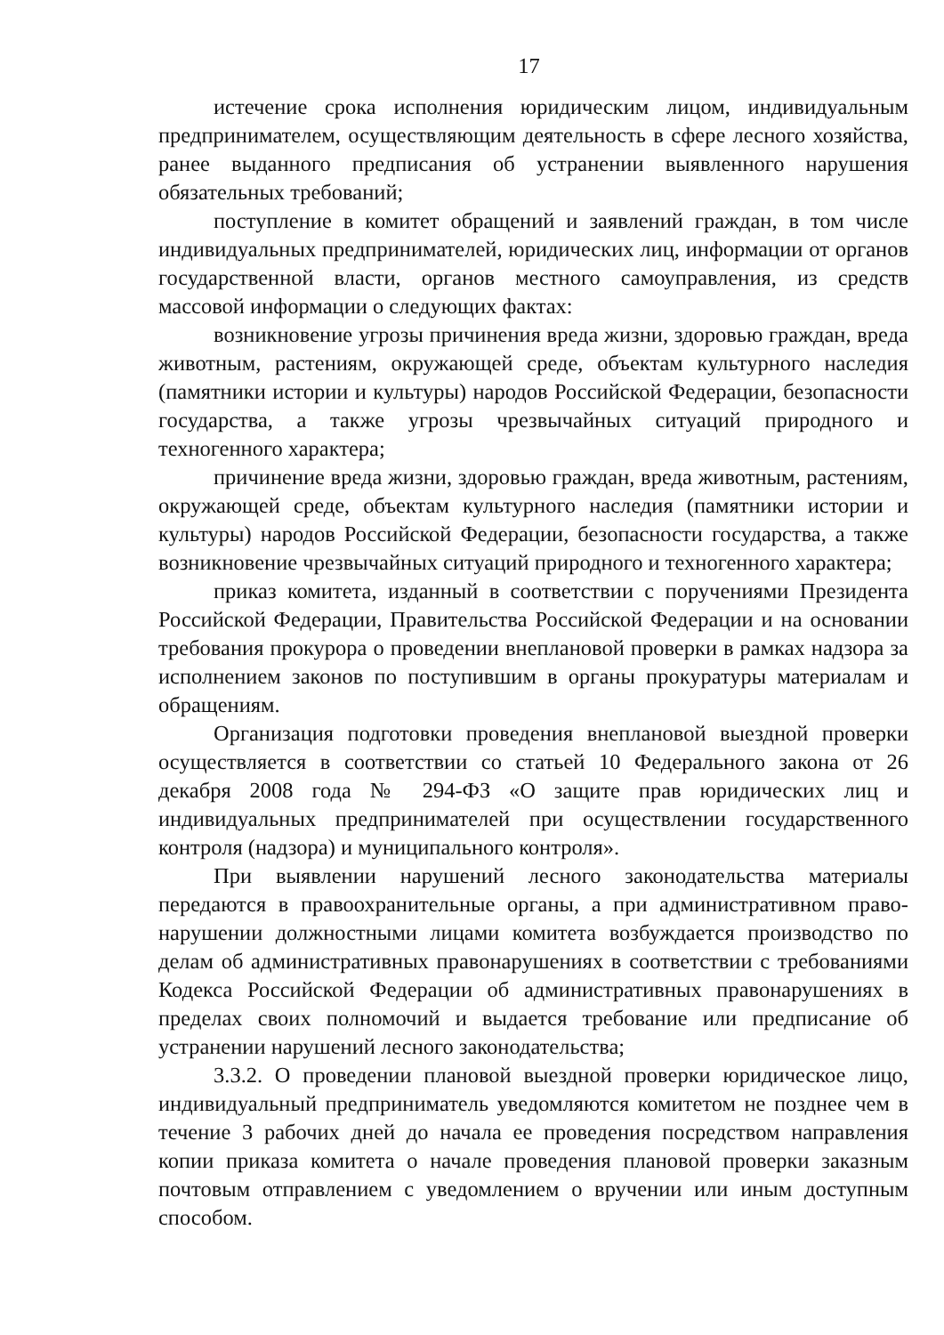17
истечение срока исполнения юридическим лицом, индивидуальным предпринимателем, осуществляющим деятельность в сфере лесного хозяйства, ранее выданного предписания об устранении выявленного нарушения обязательных требований;
поступление в комитет обращений и заявлений граждан, в том числе индивидуальных предпринимателей, юридических лиц, информации от органов государственной власти, органов местного самоуправления, из средств массовой информации о следующих фактах:
возникновение угрозы причинения вреда жизни, здоровью граждан, вреда животным, растениям, окружающей среде, объектам культурного наследия (памятники истории и культуры) народов Российской Федерации, безопасности государства, а также угрозы чрезвычайных ситуаций природного и техногенного характера;
причинение вреда жизни, здоровью граждан, вреда животным, растениям, окружающей среде, объектам культурного наследия (памятники истории и культуры) народов Российской Федерации, безопасности государства, а также возникновение чрезвычайных ситуаций природного и техногенного характера;
приказ комитета, изданный в соответствии с поручениями Президента Российской Федерации, Правительства Российской Федерации и на основании требования прокурора о проведении внеплановой проверки в рамках надзора за исполнением законов по поступившим в органы прокуратуры материалам и обращениям.
Организация подготовки проведения внеплановой выездной проверки осуществляется в соответствии со статьей 10 Федерального закона от 26 декабря 2008 года № 294-ФЗ «О защите прав юридических лиц и индивидуальных предпринимателей при осуществлении государственного контроля (надзора) и муниципального контроля».
При выявлении нарушений лесного законодательства материалы передаются в правоохранительные органы, а при административном право-нарушении должностными лицами комитета возбуждается производство по делам об административных правонарушениях в соответствии с требованиями Кодекса Российской Федерации об административных правонарушениях в пределах своих полномочий и выдается требование или предписание об устранении нарушений лесного законодательства;
3.3.2. О проведении плановой выездной проверки юридическое лицо, индивидуальный предприниматель уведомляются комитетом не позднее чем в течение 3 рабочих дней до начала ее проведения посредством направления копии приказа комитета о начале проведения плановой проверки заказным почтовым отправлением с уведомлением о вручении или иным доступным способом.